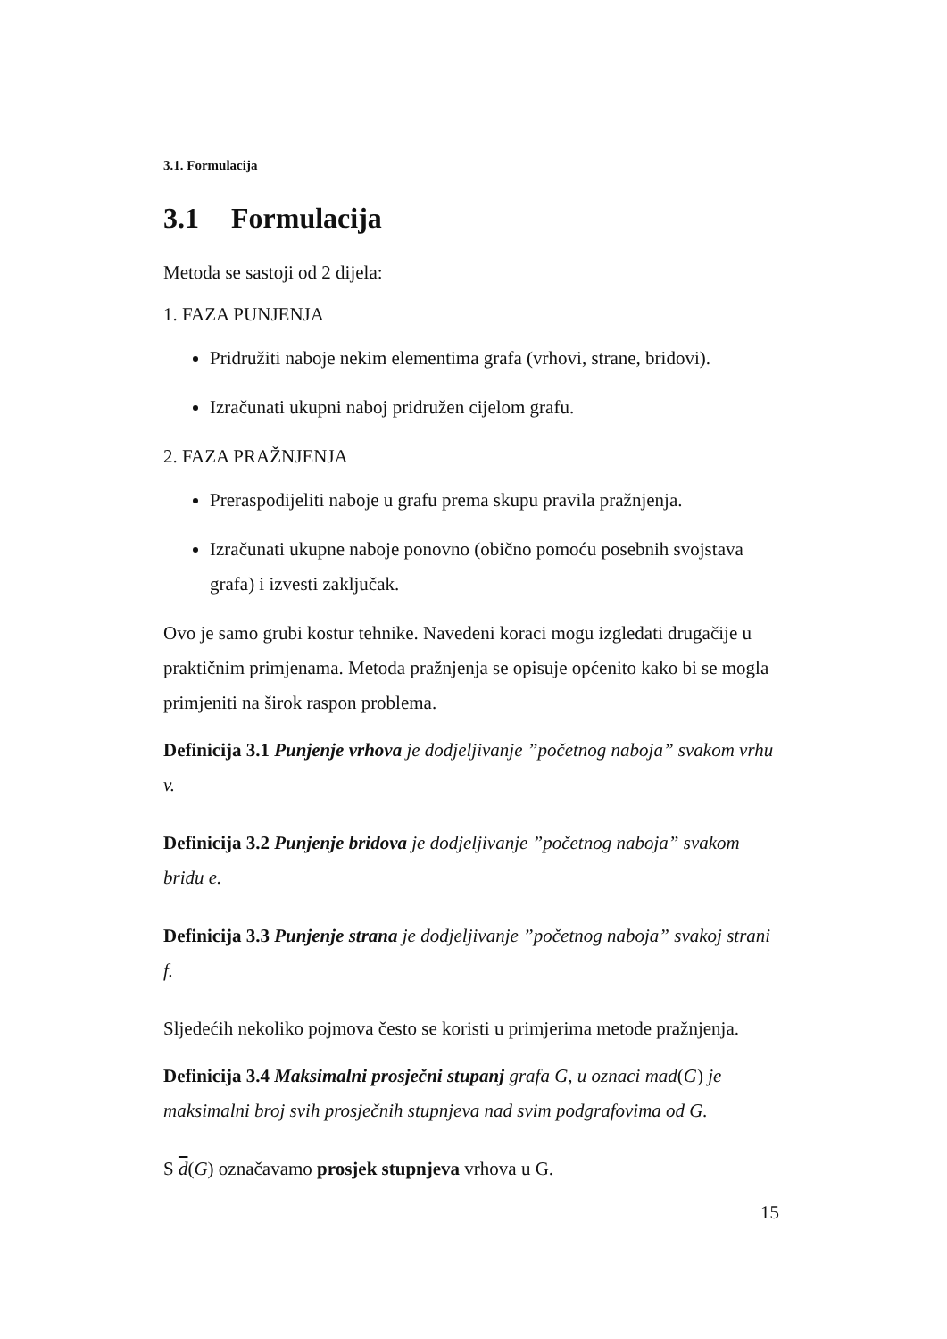3.1. Formulacija
3.1 Formulacija
Metoda se sastoji od 2 dijela:
1. FAZA PUNJENJA
Pridružiti naboje nekim elementima grafa (vrhovi, strane, bridovi).
Izračunati ukupni naboj pridružen cijelom grafu.
2. FAZA PRAŽNJENJA
Preraspodijeliti naboje u grafu prema skupu pravila pražnjenja.
Izračunati ukupne naboje ponovno (obično pomoću posebnih svojstava grafa) i izvesti zaključak.
Ovo je samo grubi kostur tehnike. Navedeni koraci mogu izgledati drugačije u praktičnim primjenama. Metoda pražnjenja se opisuje općenito kako bi se mogla primjeniti na širok raspon problema.
Definicija 3.1 Punjenje vrhova je dodjeljivanje ”početnog naboja” svakom vrhu v.
Definicija 3.2 Punjenje bridova je dodjeljivanje ”početnog naboja” svakom bridu e.
Definicija 3.3 Punjenje strana je dodjeljivanje ”početnog naboja” svakoj strani f.
Sljedećih nekoliko pojmova često se koristi u primjerima metode pražnjenja.
Definicija 3.4 Maksimalni prosječni stupanj grafa G, u oznaci mad(G) je maksimalni broj svih prosječnih stupnjeva nad svim podgrafovima od G.
S d(G) označavamo prosjek stupnjeva vrhova u G.
15